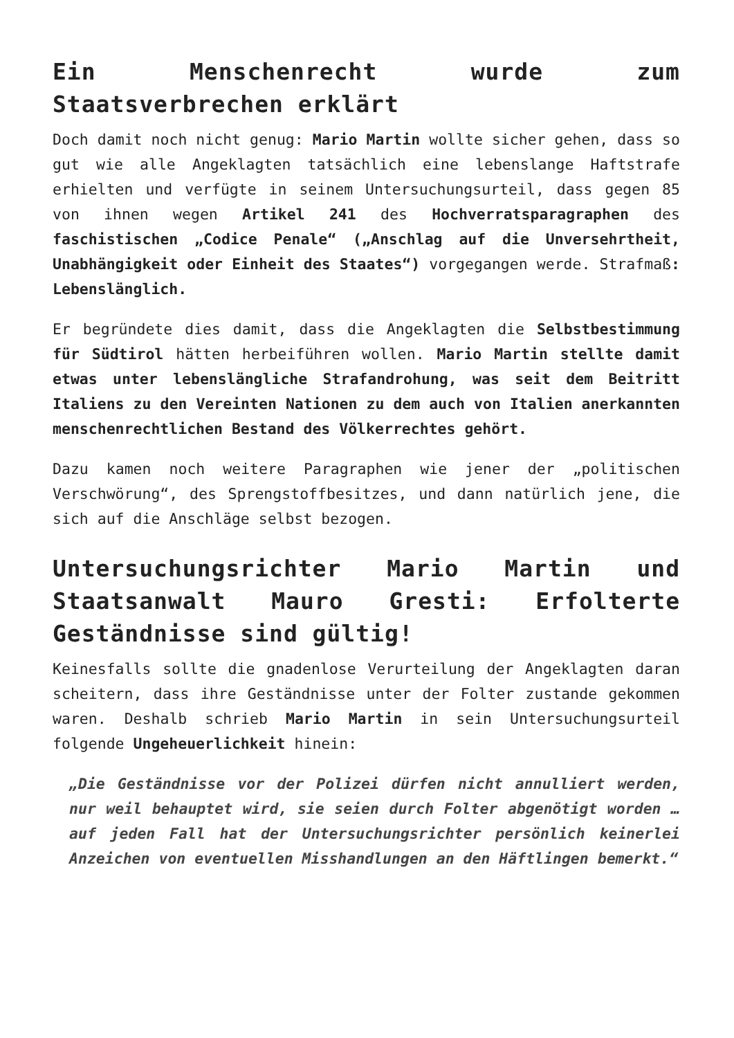Ein Menschenrecht wurde zum Staatsverbrechen erklärt
Doch damit noch nicht genug: Mario Martin wollte sicher gehen, dass so gut wie alle Angeklagten tatsächlich eine lebenslange Haftstrafe erhielten und verfügte in seinem Untersuchungsurteil, dass gegen 85 von ihnen wegen Artikel 241 des Hochverratsparagraphen des faschistischen „Codice Penale“ („Anschlag auf die Unversehrtheit, Unabhängigkeit oder Einheit des Staates“) vorgegangen werde. Strafmaß: Lebenslänglich.
Er begründete dies damit, dass die Angeklagten die Selbstbestimmung für Südtirol hätten herbeiführen wollen. Mario Martin stellte damit etwas unter lebenslängliche Strafandrohung, was seit dem Beitritt Italiens zu den Vereinten Nationen zu dem auch von Italien anerkannten menschenrechtlichen Bestand des Völkerrechtes gehört.
Dazu kamen noch weitere Paragraphen wie jener der „politischen Verschwörung“, des Sprengstoffbesitzes, und dann natürlich jene, die sich auf die Anschläge selbst bezogen.
Untersuchungsrichter Mario Martin und Staatsanwalt Mauro Gresti: Erfolterte Geständnisse sind gültig!
Keinesfalls sollte die gnadenlose Verurteilung der Angeklagten daran scheitern, dass ihre Geständnisse unter der Folter zustande gekommen waren. Deshalb schrieb Mario Martin in sein Untersuchungsurteil folgende Ungeheuerlichkeit hinein:
„Die Geständnisse vor der Polizei dürfen nicht annulliert werden, nur weil behauptet wird, sie seien durch Folter abgenötigt worden … auf jeden Fall hat der Untersuchungsrichter persönlich keinerlei Anzeichen von eventuellen Misshandlungen an den Häftlingen bemerkt.“